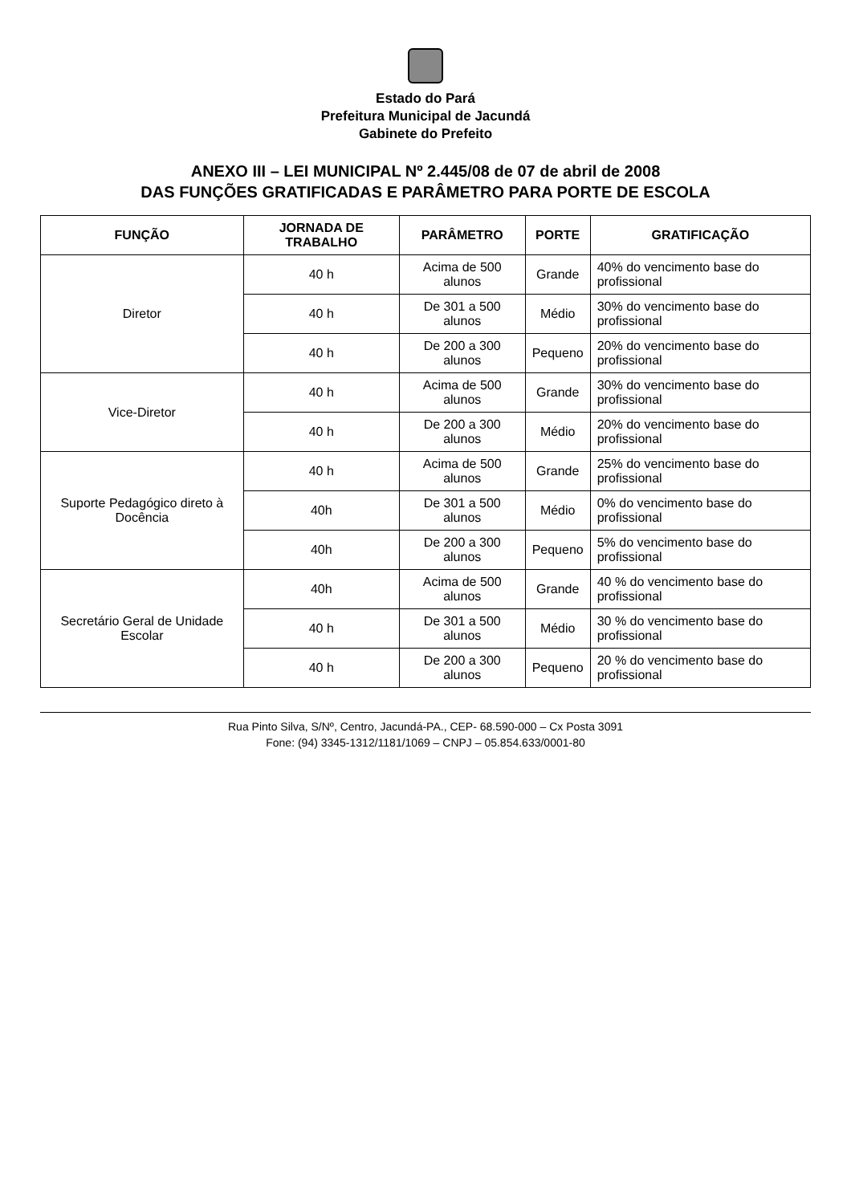Estado do Pará
Prefeitura Municipal de Jacundá
Gabinete do Prefeito
ANEXO III – LEI MUNICIPAL Nº 2.445/08 de 07 de abril de 2008
DAS FUNÇÕES GRATIFICADAS E PARÂMETRO PARA PORTE DE ESCOLA
| FUNÇÃO | JORNADA DE TRABALHO | PARÂMETRO | PORTE | GRATIFICAÇÃO |
| --- | --- | --- | --- | --- |
| Diretor | 40 h | Acima de 500 alunos | Grande | 40% do vencimento base do profissional |
| | 40 h | De 301 a 500 alunos | Médio | 30% do vencimento base do profissional |
| | 40 h | De 200 a 300 alunos | Pequeno | 20% do vencimento base do profissional |
| Vice-Diretor | 40 h | Acima de 500 alunos | Grande | 30% do vencimento base do profissional |
| | 40 h | De 200 a 300 alunos | Médio | 20% do vencimento base do profissional |
| Suporte Pedagógico direto à Docência | 40 h | Acima de 500 alunos | Grande | 25% do vencimento base do profissional |
| | 40h | De 301 a 500 alunos | Médio | 0% do vencimento base do profissional |
| | 40h | De 200 a 300 alunos | Pequeno | 5% do vencimento base do profissional |
| Secretário Geral de Unidade Escolar | 40h | Acima de 500 alunos | Grande | 40 % do vencimento base do profissional |
| | 40 h | De 301 a 500 alunos | Médio | 30 % do vencimento base do profissional |
| | 40 h | De 200 a 300 alunos | Pequeno | 20 % do vencimento base do profissional |
Rua Pinto Silva, S/Nº, Centro, Jacundá-PA., CEP- 68.590-000 – Cx Posta 3091
Fone: (94) 3345-1312/1181/1069 – CNPJ – 05.854.633/0001-80